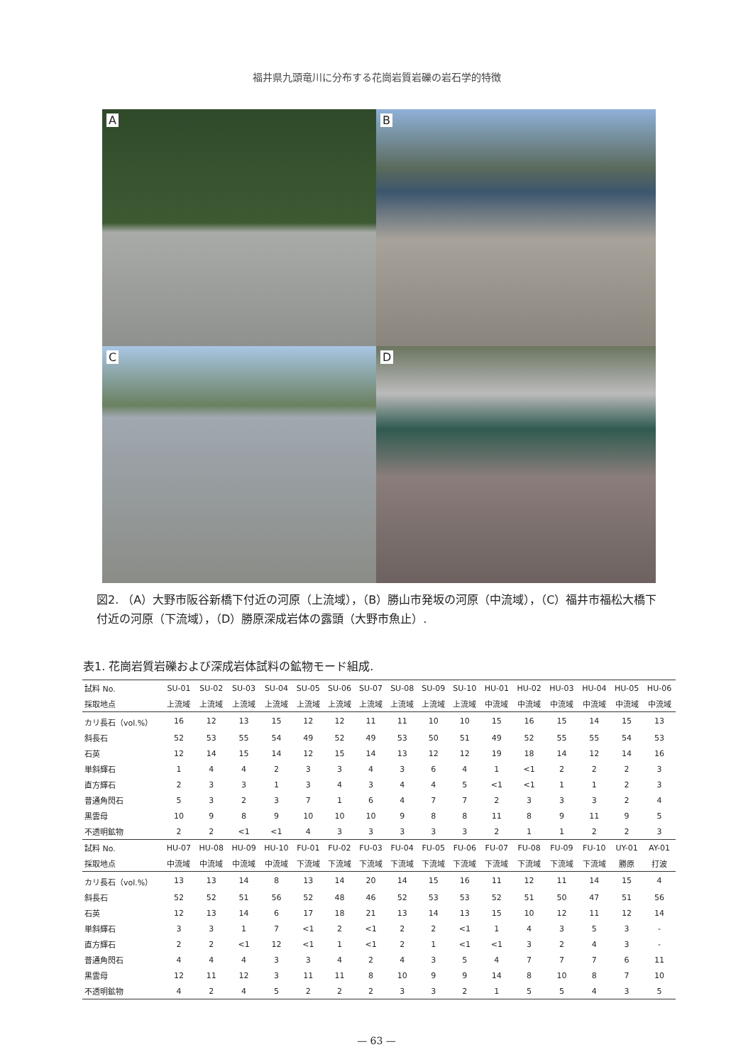福井県九頭竜川に分布する花崗岩質岩礫の岩石学的特徴
A
B
C
D
図2. （A）大野市阪谷新橋下付近の河原（上流域），（B）勝山市発坂の河原（中流域），（C）福井市福松大橋下付近の河原（下流域），（D）勝原深成岩体の露頭（大野市魚止）.
表1. 花崗岩質岩礫および深成岩体試料の鉱物モード組成.
| 試料 No. | SU-01 | SU-02 | SU-03 | SU-04 | SU-05 | SU-06 | SU-07 | SU-08 | SU-09 | SU-10 | HU-01 | HU-02 | HU-03 | HU-04 | HU-05 | HU-06 |
| --- | --- | --- | --- | --- | --- | --- | --- | --- | --- | --- | --- | --- | --- | --- | --- | --- |
| 採取地点 | 上流域 | 上流域 | 上流域 | 上流域 | 上流域 | 上流域 | 上流域 | 上流域 | 上流域 | 上流域 | 中流域 | 中流域 | 中流域 | 中流域 | 中流域 | 中流域 |
| カリ長石（vol.%） | 16 | 12 | 13 | 15 | 12 | 12 | 11 | 11 | 10 | 10 | 15 | 16 | 15 | 14 | 15 | 13 |
| 斜長石 | 52 | 53 | 55 | 54 | 49 | 52 | 49 | 53 | 50 | 51 | 49 | 52 | 55 | 55 | 54 | 53 |
| 石英 | 12 | 14 | 15 | 14 | 12 | 15 | 14 | 13 | 12 | 12 | 19 | 18 | 14 | 12 | 14 | 16 |
| 単斜輝石 | 1 | 4 | 4 | 2 | 3 | 3 | 4 | 3 | 6 | 4 | 1 | <1 | 2 | 2 | 2 | 3 |
| 直方輝石 | 2 | 3 | 3 | 1 | 3 | 4 | 3 | 4 | 4 | 5 | <1 | <1 | 1 | 1 | 2 | 3 |
| 普通角閃石 | 5 | 3 | 2 | 3 | 7 | 1 | 6 | 4 | 7 | 7 | 2 | 3 | 3 | 3 | 2 | 4 |
| 黒雲母 | 10 | 9 | 8 | 9 | 10 | 10 | 10 | 9 | 8 | 8 | 11 | 8 | 9 | 11 | 9 | 5 |
| 不透明鉱物 | 2 | 2 | <1 | <1 | 4 | 3 | 3 | 3 | 3 | 3 | 2 | 1 | 1 | 2 | 2 | 3 |
| 試料 No. | HU-07 | HU-08 | HU-09 | HU-10 | FU-01 | FU-02 | FU-03 | FU-04 | FU-05 | FU-06 | FU-07 | FU-08 | FU-09 | FU-10 | UY-01 | AY-01 |
| 採取地点 | 中流域 | 中流域 | 中流域 | 中流域 | 下流域 | 下流域 | 下流域 | 下流域 | 下流域 | 下流域 | 下流域 | 下流域 | 下流域 | 下流域 | 勝原 | 打波 |
| カリ長石（vol.%） | 13 | 13 | 14 | 8 | 13 | 14 | 20 | 14 | 15 | 16 | 11 | 12 | 11 | 14 | 15 | 4 |
| 斜長石 | 52 | 52 | 51 | 56 | 52 | 48 | 46 | 52 | 53 | 53 | 52 | 51 | 50 | 47 | 51 | 56 |
| 石英 | 12 | 13 | 14 | 6 | 17 | 18 | 21 | 13 | 14 | 13 | 15 | 10 | 12 | 11 | 12 | 14 |
| 単斜輝石 | 3 | 3 | 1 | 7 | <1 | 2 | <1 | 2 | 2 | <1 | 1 | 4 | 3 | 5 | 3 | - |
| 直方輝石 | 2 | 2 | <1 | 12 | <1 | 1 | <1 | 2 | 1 | <1 | <1 | 3 | 2 | 4 | 3 | - |
| 普通角閃石 | 4 | 4 | 4 | 3 | 3 | 4 | 2 | 4 | 3 | 5 | 4 | 7 | 7 | 7 | 6 | 11 |
| 黒雲母 | 12 | 11 | 12 | 3 | 11 | 11 | 8 | 10 | 9 | 9 | 14 | 8 | 10 | 8 | 7 | 10 |
| 不透明鉱物 | 4 | 2 | 4 | 5 | 2 | 2 | 2 | 3 | 3 | 2 | 1 | 5 | 5 | 4 | 3 | 5 |
— 63 —